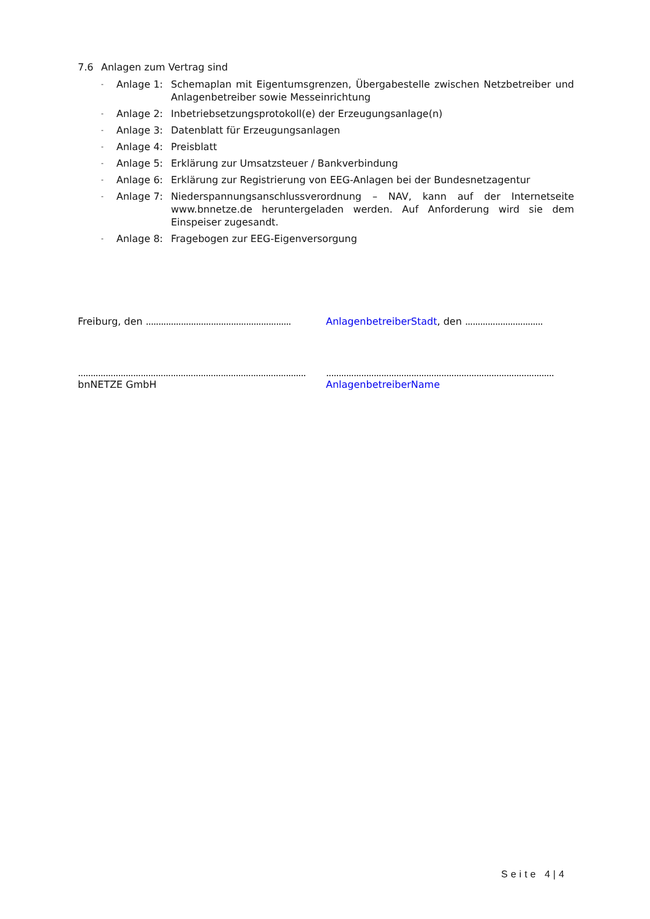7.6 Anlagen zum Vertrag sind
- Anlage 1: Schemaplan mit Eigentumsgrenzen, Übergabestelle zwischen Netzbetreiber und Anlagenbetreiber sowie Messeinrichtung
- Anlage 2: Inbetriebsetzungsprotokoll(e) der Erzeugungsanlage(n)
- Anlage 3: Datenblatt für Erzeugungsanlagen
- Anlage 4: Preisblatt
- Anlage 5: Erklärung zur Umsatzsteuer / Bankverbindung
- Anlage 6: Erklärung zur Registrierung von EEG-Anlagen bei der Bundesnetzagentur
- Anlage 7: Niederspannungsanschlussverordnung – NAV, kann auf der Internetseite www.bnnetze.de heruntergeladen werden. Auf Anforderung wird sie dem Einspeiser zugesandt.
- Anlage 8: Fragebogen zur EEG-Eigenversorgung
Freiburg, den ..........................................................
AnlagenbetreiberStadt, den ...............................
...........................................................................................
bnNETZE GmbH
...........................................................................................
AnlagenbetreiberName
Seite 4|4